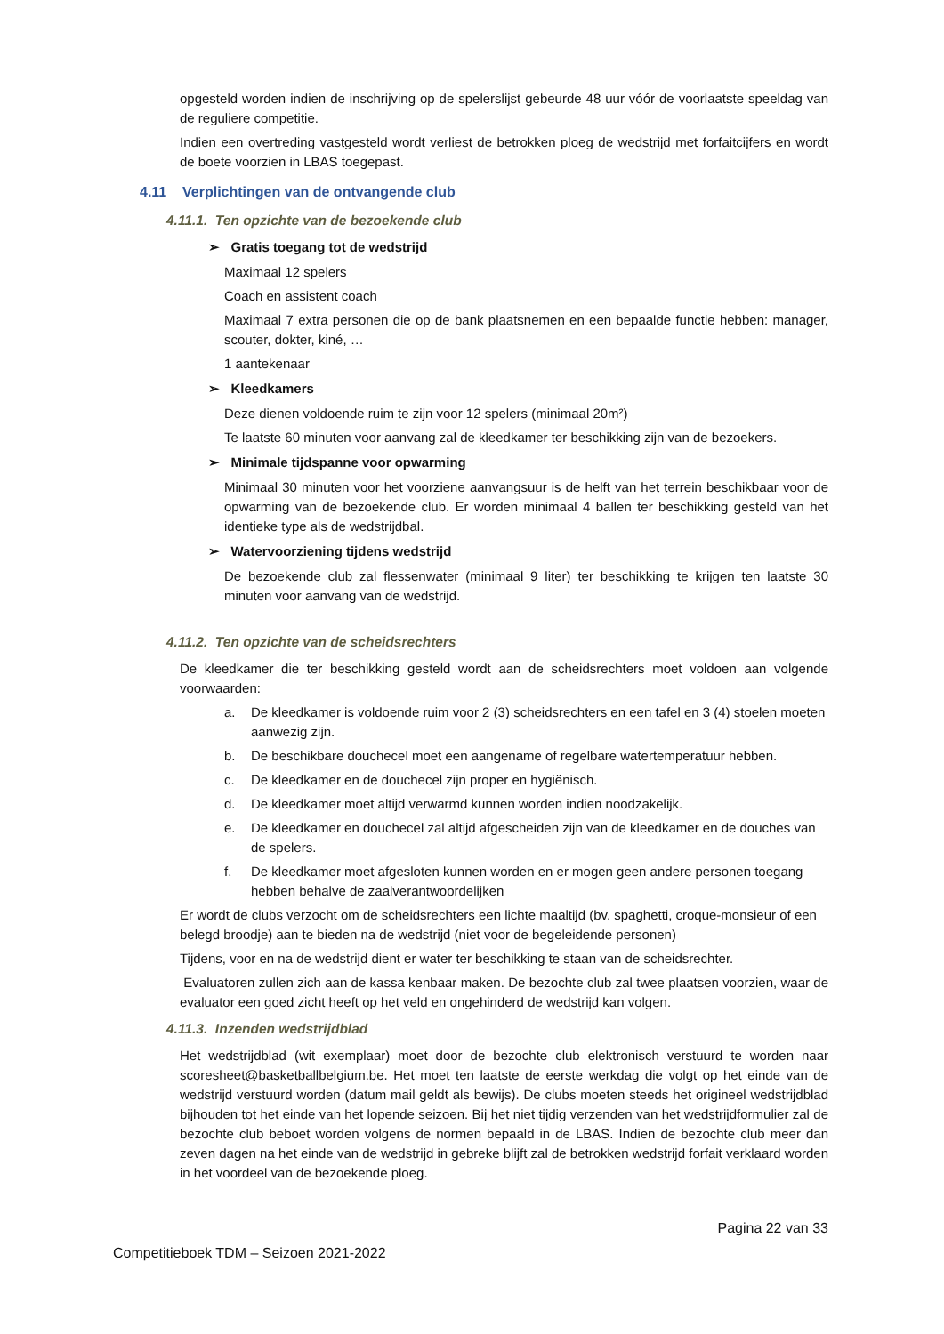opgesteld worden indien de inschrijving op de spelerslijst gebeurde 48 uur vóór de voorlaatste speeldag van de reguliere competitie.
Indien een overtreding vastgesteld wordt verliest de betrokken ploeg de wedstrijd met forfaitcijfers en wordt de boete voorzien in LBAS toegepast.
4.11 Verplichtingen van de ontvangende club
4.11.1. Ten opzichte van de bezoekende club
➢ Gratis toegang tot de wedstrijd
Maximaal 12 spelers
Coach en assistent coach
Maximaal 7 extra personen die op de bank plaatsnemen en een bepaalde functie hebben: manager, scouter, dokter, kiné, …
1 aantekenaar
➢ Kleedkamers
Deze dienen voldoende ruim te zijn voor 12 spelers (minimaal 20m²)
Te laatste 60 minuten voor aanvang zal de kleedkamer ter beschikking zijn van de bezoekers.
➢ Minimale tijdspanne voor opwarming
Minimaal 30 minuten voor het voorziene aanvangsuur is de helft van het terrein beschikbaar voor de opwarming van de bezoekende club. Er worden minimaal 4 ballen ter beschikking gesteld van het identieke type als de wedstrijdbal.
➢ Watervoorziening tijdens wedstrijd
De bezoekende club zal flessenwater (minimaal 9 liter) ter beschikking te krijgen ten laatste 30 minuten voor aanvang van de wedstrijd.
4.11.2. Ten opzichte van de scheidsrechters
De kleedkamer die ter beschikking gesteld wordt aan de scheidsrechters moet voldoen aan volgende voorwaarden:
a. De kleedkamer is voldoende ruim voor 2 (3) scheidsrechters en een tafel en 3 (4) stoelen moeten aanwezig zijn.
b. De beschikbare douchecel moet een aangename of regelbare watertemperatuur hebben.
c. De kleedkamer en de douchecel zijn proper en hygiënisch.
d. De kleedkamer moet altijd verwarmd kunnen worden indien noodzakelijk.
e. De kleedkamer en douchecel zal altijd afgescheiden zijn van de kleedkamer en de douches van de spelers.
f. De kleedkamer moet afgesloten kunnen worden en er mogen geen andere personen toegang hebben behalve de zaalverantwoordelijken
Er wordt de clubs verzocht om de scheidsrechters een lichte maaltijd (bv. spaghetti, croque-monsieur of een belegd broodje) aan te bieden na de wedstrijd (niet voor de begeleidende personen)
Tijdens, voor en na de wedstrijd dient er water ter beschikking te staan van de scheidsrechter.
Evaluatoren zullen zich aan de kassa kenbaar maken. De bezochte club zal twee plaatsen voorzien, waar de evaluator een goed zicht heeft op het veld en ongehinderd de wedstrijd kan volgen.
4.11.3. Inzenden wedstrijdblad
Het wedstrijdblad (wit exemplaar) moet door de bezochte club elektronisch verstuurd te worden naar scoresheet@basketballbelgium.be. Het moet ten laatste de eerste werkdag die volgt op het einde van de wedstrijd verstuurd worden (datum mail geldt als bewijs). De clubs moeten steeds het origineel wedstrijdblad bijhouden tot het einde van het lopende seizoen. Bij het niet tijdig verzenden van het wedstrijdformulier zal de bezochte club beboet worden volgens de normen bepaald in de LBAS. Indien de bezochte club meer dan zeven dagen na het einde van de wedstrijd in gebreke blijft zal de betrokken wedstrijd forfait verklaard worden in het voordeel van de bezoekende ploeg.
Pagina 22 van 33
Competitieboek TDM – Seizoen 2021-2022